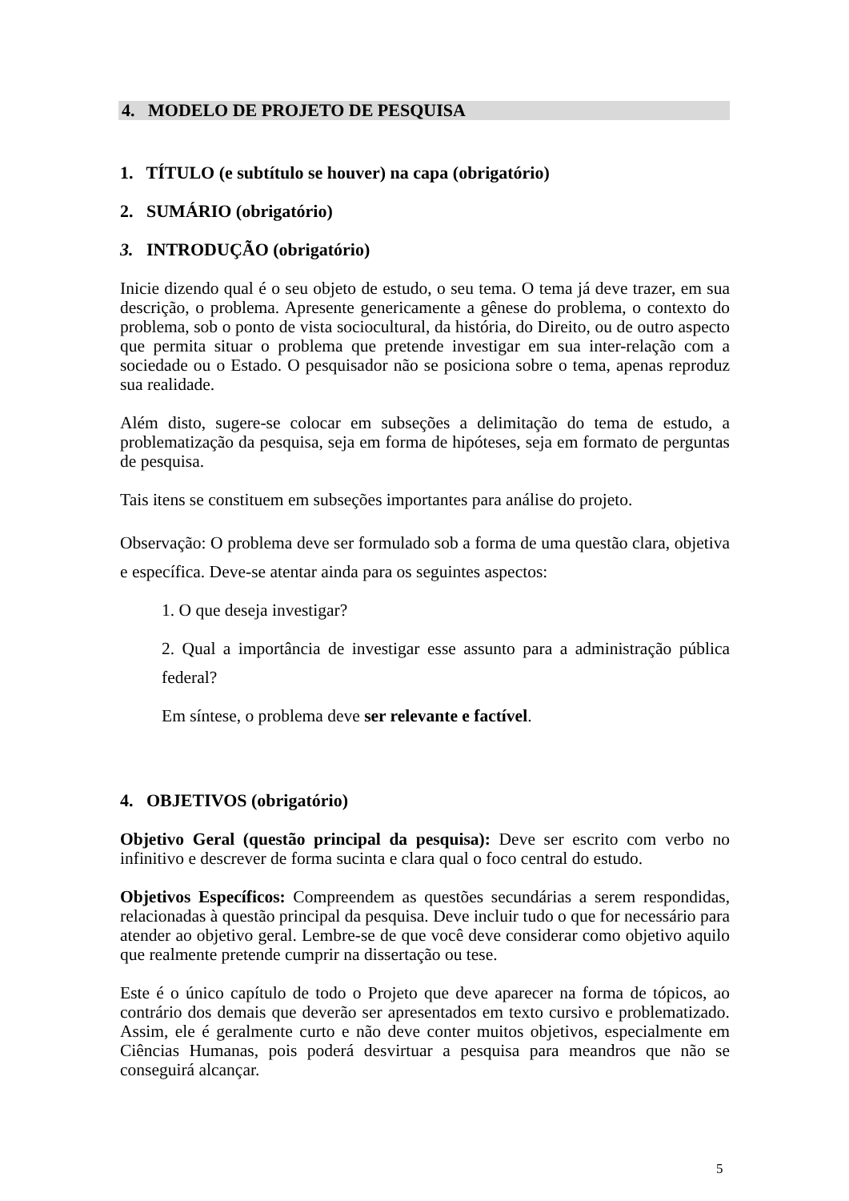4. MODELO DE PROJETO DE PESQUISA
1. TÍTULO (e subtítulo se houver) na capa (obrigatório)
2. SUMÁRIO (obrigatório)
3. INTRODUÇÃO (obrigatório)
Inicie dizendo qual é o seu objeto de estudo, o seu tema. O tema já deve trazer, em sua descrição, o problema. Apresente genericamente a gênese do problema, o contexto do problema, sob o ponto de vista sociocultural, da história, do Direito, ou de outro aspecto que permita situar o problema que pretende investigar em sua inter-relação com a sociedade ou o Estado. O pesquisador não se posiciona sobre o tema, apenas reproduz sua realidade.
Além disto, sugere-se colocar em subseções a delimitação do tema de estudo, a problematização da pesquisa, seja em forma de hipóteses, seja em formato de perguntas de pesquisa.
Tais itens se constituem em subseções importantes para análise do projeto.
Observação: O problema deve ser formulado sob a forma de uma questão clara, objetiva e específica. Deve-se atentar ainda para os seguintes aspectos:
1. O que deseja investigar?
2. Qual a importância de investigar esse assunto para a administração pública federal?
Em síntese, o problema deve ser relevante e factível.
4. OBJETIVOS (obrigatório)
Objetivo Geral (questão principal da pesquisa): Deve ser escrito com verbo no infinitivo e descrever de forma sucinta e clara qual o foco central do estudo.
Objetivos Específicos: Compreendem as questões secundárias a serem respondidas, relacionadas à questão principal da pesquisa. Deve incluir tudo o que for necessário para atender ao objetivo geral. Lembre-se de que você deve considerar como objetivo aquilo que realmente pretende cumprir na dissertação ou tese.
Este é o único capítulo de todo o Projeto que deve aparecer na forma de tópicos, ao contrário dos demais que deverão ser apresentados em texto cursivo e problematizado. Assim, ele é geralmente curto e não deve conter muitos objetivos, especialmente em Ciências Humanas, pois poderá desvirtuar a pesquisa para meandros que não se conseguirá alcançar.
5